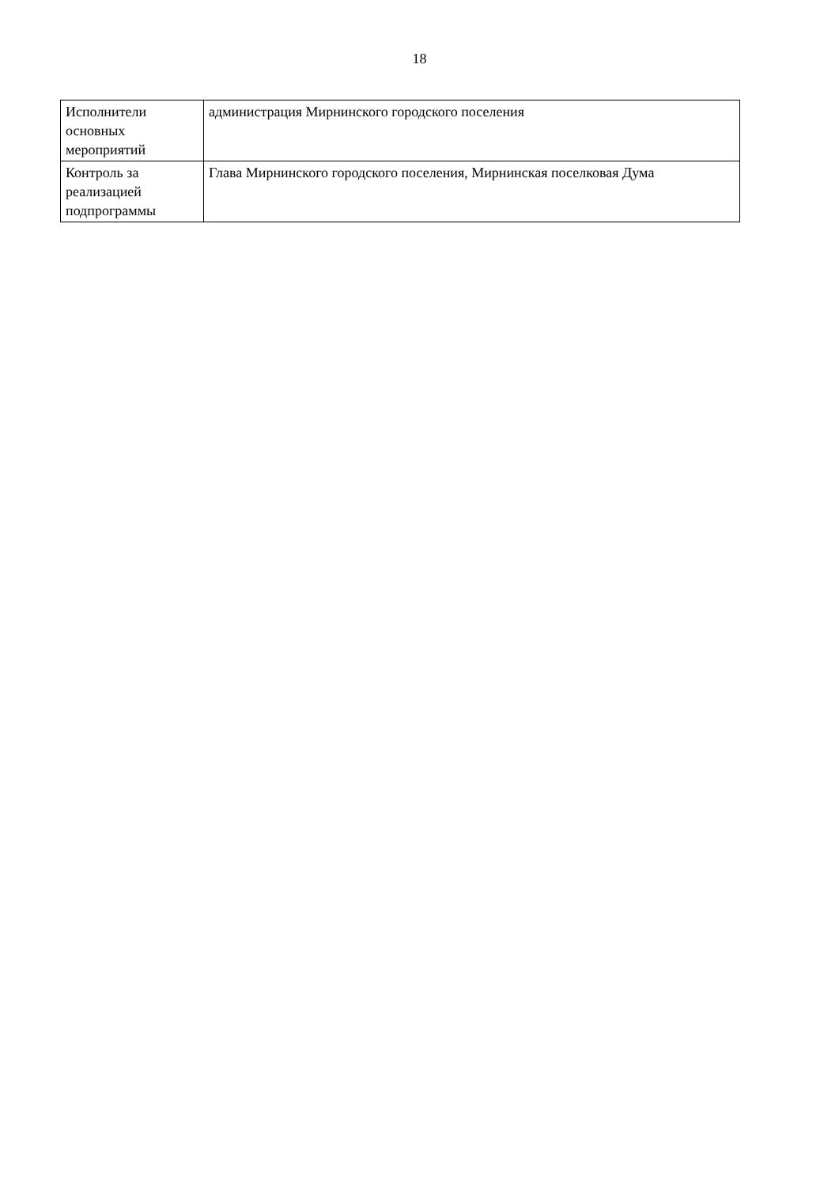18
| Исполнители основных мероприятий | администрация Мирнинского городского поселения |
| Контроль за реализацией подпрограммы | Глава Мирнинского городского поселения, Мирнинская поселковая Дума |